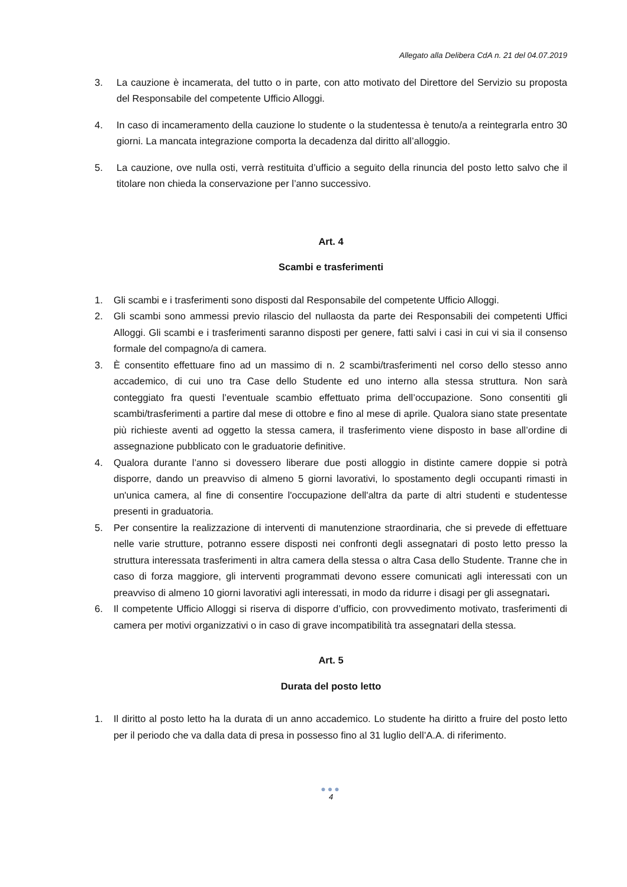Allegato alla Delibera CdA n. 21 del 04.07.2019
3. La cauzione è incamerata, del tutto o in parte, con atto motivato del Direttore del Servizio su proposta del Responsabile del competente Ufficio Alloggi.
4. In caso di incameramento della cauzione lo studente o la studentessa è tenuto/a a reintegrarla entro 30 giorni. La mancata integrazione comporta la decadenza dal diritto all’alloggio.
5. La cauzione, ove nulla osti, verrà restituita d’ufficio a seguito della rinuncia del posto letto salvo che il titolare non chieda la conservazione per l’anno successivo.
Art. 4
Scambi e trasferimenti
1. Gli scambi e i trasferimenti sono disposti dal Responsabile del competente Ufficio Alloggi.
2. Gli scambi sono ammessi previo rilascio del nullaosta da parte dei Responsabili dei competenti Uffici Alloggi. Gli scambi e i trasferimenti saranno disposti per genere, fatti salvi i casi in cui vi sia il consenso formale del compagno/a di camera.
3. È consentito effettuare fino ad un massimo di n. 2 scambi/trasferimenti nel corso dello stesso anno accademico, di cui uno tra Case dello Studente ed uno interno alla stessa struttura. Non sarà conteggiato fra questi l’eventuale scambio effettuato prima dell’occupazione. Sono consentiti gli scambi/trasferimenti a partire dal mese di ottobre e fino al mese di aprile. Qualora siano state presentate più richieste aventi ad oggetto la stessa camera, il trasferimento viene disposto in base all’ordine di assegnazione pubblicato con le graduatorie definitive.
4. Qualora durante l’anno si dovessero liberare due posti alloggio in distinte camere doppie si potrà disporre, dando un preavviso di almeno 5 giorni lavorativi, lo spostamento degli occupanti rimasti in un'unica camera, al fine di consentire l'occupazione dell'altra da parte di altri studenti e studentesse presenti in graduatoria.
5. Per consentire la realizzazione di interventi di manutenzione straordinaria, che si prevede di effettuare nelle varie strutture, potranno essere disposti nei confronti degli assegnatari di posto letto presso la struttura interessata trasferimenti in altra camera della stessa o altra Casa dello Studente. Tranne che in caso di forza maggiore, gli interventi programmati devono essere comunicati agli interessati con un preavviso di almeno 10 giorni lavorativi agli interessati, in modo da ridurre i disagi per gli assegnatari.
6. Il competente Ufficio Alloggi si riserva di disporre d’ufficio, con provvedimento motivato, trasferimenti di camera per motivi organizzativi o in caso di grave incompatibilità tra assegnatari della stessa.
Art. 5
Durata del posto letto
1. Il diritto al posto letto ha la durata di un anno accademico. Lo studente ha diritto a fruire del posto letto per il periodo che va dalla data di presa in possesso fino al 31 luglio dell’A.A. di riferimento.
●●●
4